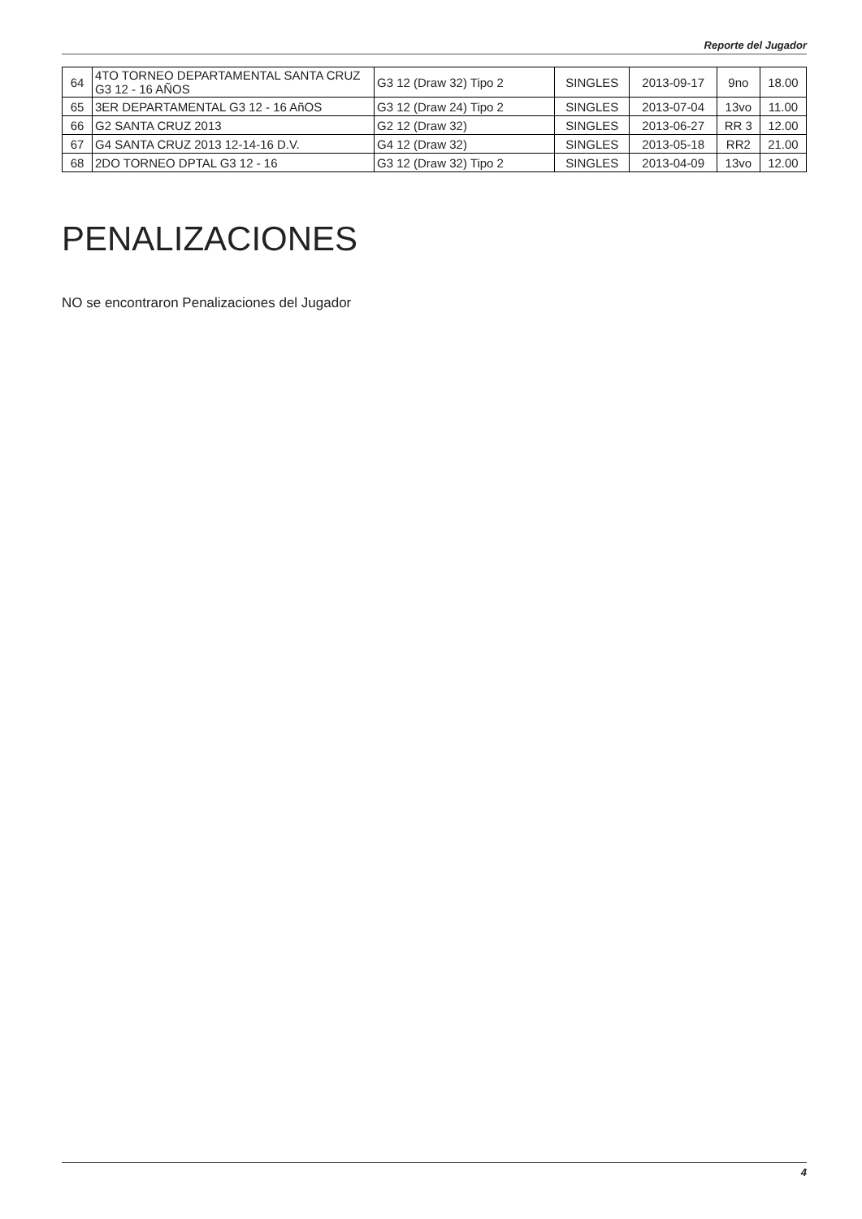Reporte del Jugador
| 64 | 4TO TORNEO DEPARTAMENTAL SANTA CRUZ G3 12 - 16 AÑOS | G3 12 (Draw 32) Tipo 2 | SINGLES | 2013-09-17 | 9no | 18.00 |
| 65 | 3ER DEPARTAMENTAL G3 12 - 16 AñOS | G3 12 (Draw 24) Tipo 2 | SINGLES | 2013-07-04 | 13vo | 11.00 |
| 66 | G2 SANTA CRUZ 2013 | G2 12 (Draw 32) | SINGLES | 2013-06-27 | RR 3 | 12.00 |
| 67 | G4 SANTA CRUZ 2013 12-14-16 D.V. | G4 12 (Draw 32) | SINGLES | 2013-05-18 | RR2 | 21.00 |
| 68 | 2DO TORNEO DPTAL G3 12 - 16 | G3 12 (Draw 32) Tipo 2 | SINGLES | 2013-04-09 | 13vo | 12.00 |
PENALIZACIONES
NO se encontraron Penalizaciones del Jugador
4